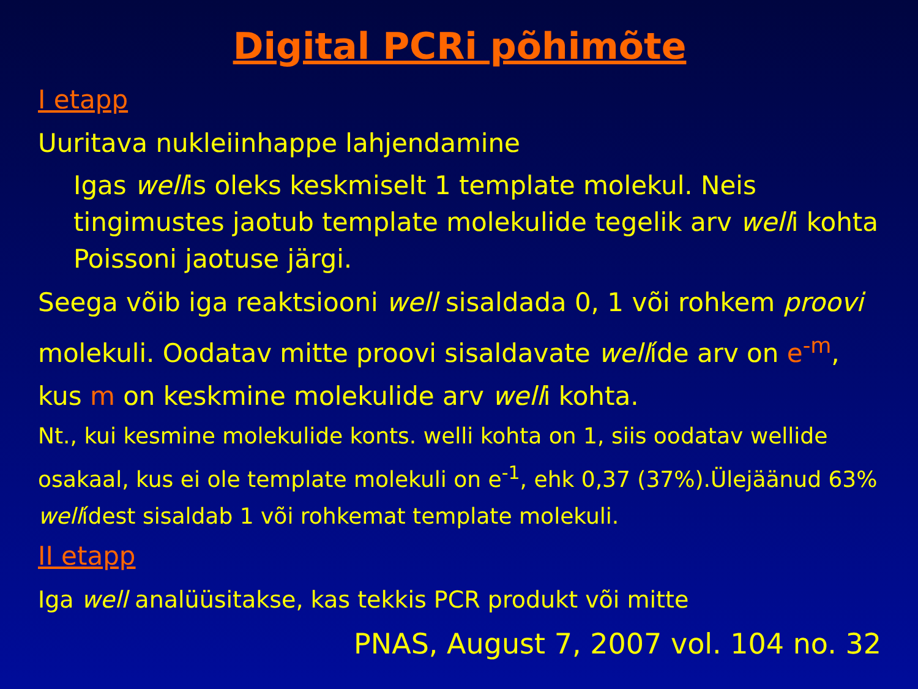Digital PCRi põhimõte
I etapp
Uuritava nukleiinhappe lahjendamine
Igas wellis oleks keskmiselt 1 template molekul. Neis tingimustes jaotub template molekulide tegelik arv welli kohta Poissoni jaotuse järgi.
Seega võib iga reaktsiooni well sisaldada 0, 1 või rohkem proovi molekuli. Oodatav mitte proovi sisaldavate wellíde arv on e<sup>-m</sup>, kus m on keskmine molekulide arv welli kohta.
Nt., kui kesmine molekulide konts. welli kohta on 1, siis oodatav wellide osakaal, kus ei ole template molekuli on e<sup>-1</sup>, ehk 0,37 (37%).Ülejäänud 63% wellídest sisaldab 1 või rohkemat template molekuli.
II etapp
Iga well analüüsitakse, kas tekkis PCR produkt või mitte
PNAS, August 7, 2007 vol. 104 no. 32